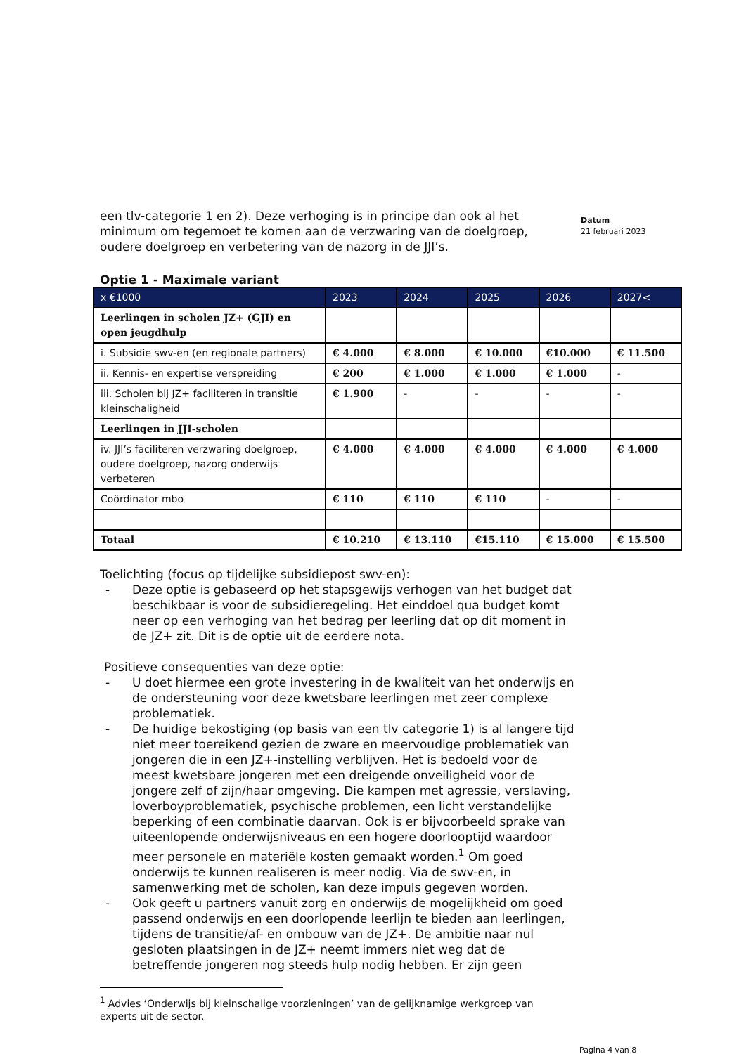een tlv-categorie 1 en 2). Deze verhoging is in principe dan ook al het minimum om tegemoet te komen aan de verzwaring van de doelgroep, oudere doelgroep en verbetering van de nazorg in de JJI’s.
Datum
21 februari 2023
Optie 1 - Maximale variant
| x €1000 | 2023 | 2024 | 2025 | 2026 | 2027< |
| --- | --- | --- | --- | --- | --- |
| Leerlingen in scholen JZ+ (GJI) en open jeugdhulp | | | | | |
| i. Subsidie swv-en (en regionale partners) | € 4.000 | € 8.000 | € 10.000 | €10.000 | € 11.500 |
| ii. Kennis- en expertise verspreiding | € 200 | € 1.000 | € 1.000 | € 1.000 | - |
| iii. Scholen bij JZ+ faciliteren in transitie kleinschaligheid | € 1.900 | - | - | - | - |
| Leerlingen in JJI-scholen | | | | | |
| iv. JJI’s faciliteren verzwaring doelgroep, oudere doelgroep, nazorg onderwijs verbeteren | € 4.000 | € 4.000 | € 4.000 | € 4.000 | € 4.000 |
| Coördinator mbo | € 110 | € 110 | € 110 | - | - |
| Totaal | € 10.210 | € 13.110 | €15.110 | € 15.000 | € 15.500 |
Toelichting (focus op tijdelijke subsidiepost swv-en):
- Deze optie is gebaseerd op het stapsgewijs verhogen van het budget dat beschikbaar is voor de subsidieregeling. Het einddoel qua budget komt neer op een verhoging van het bedrag per leerling dat op dit moment in de JZ+ zit. Dit is de optie uit de eerdere nota.
Positieve consequenties van deze optie:
- U doet hiermee een grote investering in de kwaliteit van het onderwijs en de ondersteuning voor deze kwetsbare leerlingen met zeer complexe problematiek.
- De huidige bekostiging (op basis van een tlv categorie 1) is al langere tijd niet meer toereikend gezien de zware en meervoudige problematiek van jongeren die in een JZ+-instelling verblijven. Het is bedoeld voor de meest kwetsbare jongeren met een dreigende onveiligheid voor de jongere zelf of zijn/haar omgeving. Die kampen met agressie, verslaving, loverboyproblematiek, psychische problemen, een licht verstandelijke beperking of een combinatie daarvan. Ook is er bijvoorbeeld sprake van uiteenlopende onderwijsniveaus en een hogere doorlooptijd waardoor meer personele en materiële kosten gemaakt worden.<sup>1</sup> Om goed onderwijs te kunnen realiseren is meer nodig. Via de swv-en, in samenwerking met de scholen, kan deze impuls gegeven worden.
- Ook geeft u partners vanuit zorg en onderwijs de mogelijkheid om goed passend onderwijs en een doorlopende leerlijn te bieden aan leerlingen, tijdens de transitie/af- en ombouw van de JZ+. De ambitie naar nul gesloten plaatsingen in de JZ+ neemt immers niet weg dat de betreffende jongeren nog steeds hulp nodig hebben. Er zijn geen
<sup>1</sup> Advies ‘Onderwijs bij kleinschalige voorzieningen’ van de gelijknamige werkgroep van experts uit de sector.
Pagina 4 van 8